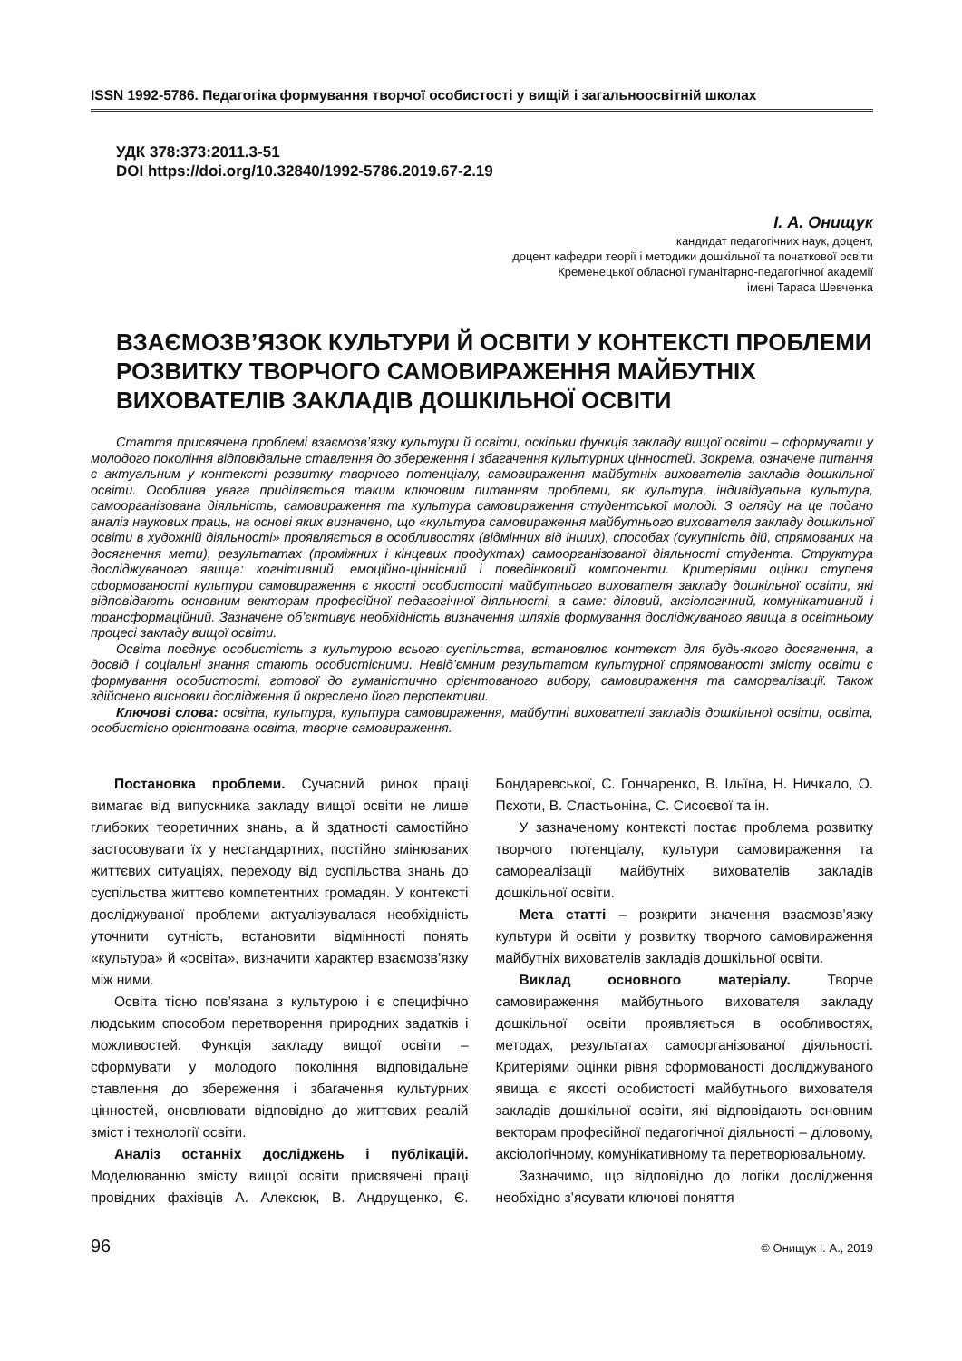ISSN 1992-5786. Педагогіка формування творчої особистості у вищій і загальноосвітній школах
УДК 378:373:2011.3-51
DOI https://doi.org/10.32840/1992-5786.2019.67-2.19
І. А. Онищук
кандидат педагогічних наук, доцент,
доцент кафедри теорії і методики дошкільної та початкової освіти
Кременецької обласної гуманітарно-педагогічної академії
імені Тараса Шевченка
ВЗАЄМОЗВ’ЯЗОК КУЛЬТУРИ Й ОСВІТИ У КОНТЕКСТІ ПРОБЛЕМИ РОЗВИТКУ ТВОРЧОГО САМОВИРАЖЕННЯ МАЙБУТНІХ ВИХОВАТЕЛІВ ЗАКЛАДІВ ДОШКІЛЬНОЇ ОСВІТИ
Стаття присвячена проблемі взаємозв’язку культури й освіти, оскільки функція закладу вищої освіти – сформувати у молодого покоління відповідальне ставлення до збереження і збагачення культурних цінностей. Зокрема, означене питання є актуальним у контексті розвитку творчого потенціалу, самовираження майбутніх вихователів закладів дошкільної освіти. Особлива увага приділяється таким ключовим питанням проблеми, як культура, індивідуальна культура, самоорганізована діяльність, самовираження та культура самовираження студентської молоді. З огляду на це подано аналіз наукових праць, на основі яких визначено, що «культура самовираження майбутнього вихователя закладу дошкільної освіти в художній діяльності» проявляється в особливостях (відмінних від інших), способах (сукупність дій, спрямованих на досягнення мети), результатах (проміжних і кінцевих продуктах) самоорганізованої діяльності студента. Структура досліджуваного явища: когнітивний, емоційно-ціннісний і поведінковий компоненти. Критеріями оцінки ступеня сформованості культури самовираження є якості особистості майбутнього вихователя закладу дошкільної освіти, які відповідають основним векторам професійної педагогічної діяльності, а саме: діловий, аксіологічний, комунікативний і трансформаційний. Зазначене об’єктивує необхідність визначення шляхів формування досліджуваного явища в освітньому процесі закладу вищої освіти.
Освіта поєднує особистість з культурою всього суспільства, встановлює контекст для будь-якого досягнення, а досвід і соціальні знання стають особистісними. Невід’ємним результатом культурної спрямованості змісту освіти є формування особистості, готової до гуманістично орієнтованого вибору, самовираження та самореалізації. Також здійснено висновки дослідження й окреслено його перспективи.
Ключові слова: освіта, культура, культура самовираження, майбутні вихователі закладів дошкільної освіти, освіта, особистісно орієнтована освіта, творче самовираження.
Постановка проблеми. Сучасний ринок праці вимагає від випускника закладу вищої освіти не лише глибоких теоретичних знань, а й здатності самостійно застосовувати їх у нестандартних, постійно змінюваних життєвих ситуаціях, переходу від суспільства знань до суспільства життєво компетентних громадян. У контексті досліджуваної проблеми актуалізувалася необхідність уточнити сутність, встановити відмінності понять «культура» й «освіта», визначити характер взаємозв’язку між ними.
Освіта тісно пов’язана з культурою і є специфічно людським способом перетворення природних задатків і можливостей. Функція закладу вищої освіти – сформувати у молодого покоління відповідальне ставлення до збереження і збагачення культурних цінностей, оновлювати відповідно до життєвих реалій зміст і технології освіти.
Аналіз останніх досліджень і публікацій. Моделюванню змісту вищої освіти присвячені праці провідних фахівців А. Алексюк, В. Андрущенко, Є. Бондаревської, С. Гончаренко, В. Ільїна, Н. Ничкало, О. Пєхоти, В. Сластьоніна, С. Сисоєвої та ін.
У зазначеному контексті постає проблема розвитку творчого потенціалу, культури самовираження та самореалізації майбутніх вихователів закладів дошкільної освіти.
Мета статті – розкрити значення взаємозв’язку культури й освіти у розвитку творчого самовираження майбутніх вихователів закладів дошкільної освіти.
Виклад основного матеріалу. Творче самовираження майбутнього вихователя закладу дошкільної освіти проявляється в особливостях, методах, результатах самоорганізованої діяльності. Критеріями оцінки рівня сформованості досліджуваного явища є якості особистості майбутнього вихователя закладів дошкільної освіти, які відповідають основним векторам професійної педагогічної діяльності – діловому, аксіологічному, комунікативному та перетворювальному.
Зазначимо, що відповідно до логіки дослідження необхідно з’ясувати ключові поняття
96 © Онищук І. А., 2019